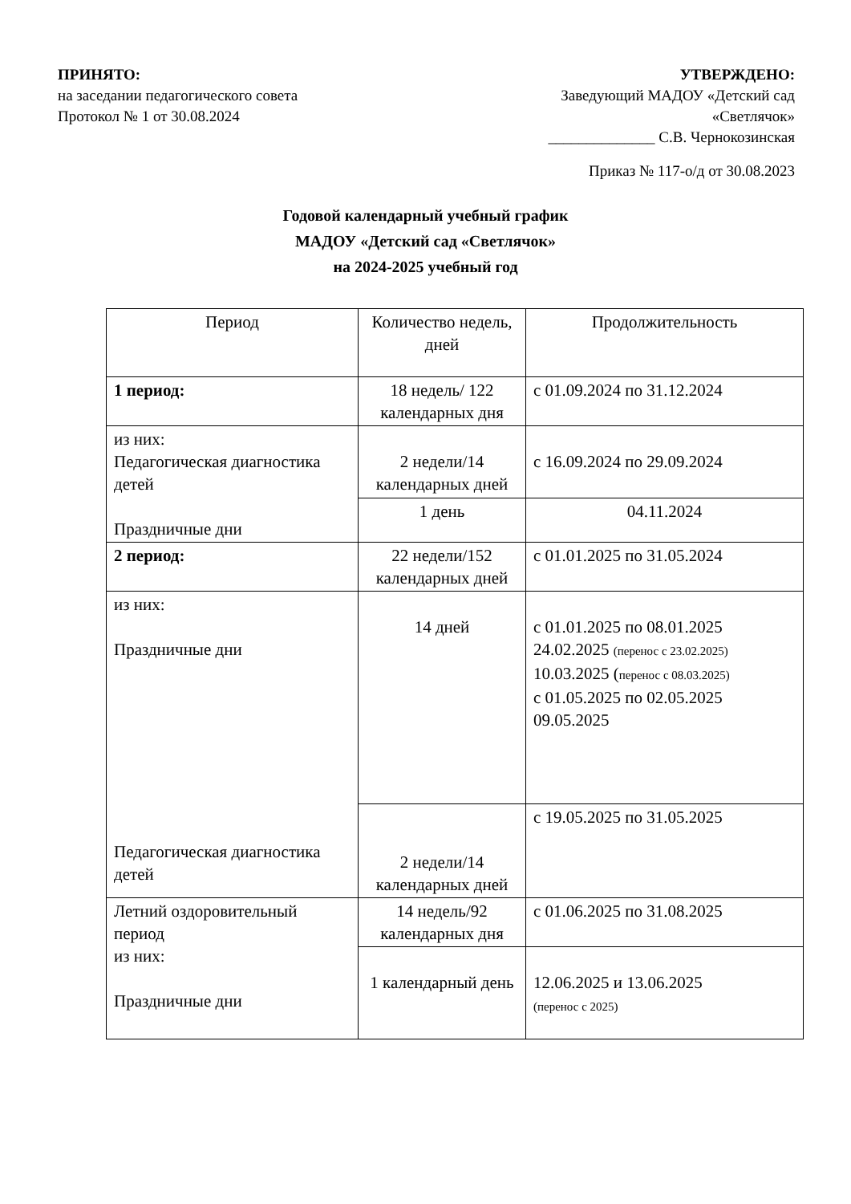ПРИНЯТО:
на заседании педагогического совета
Протокол № 1 от 30.08.2024
УТВЕРЖДЕНО:
Заведующий МАДОУ «Детский сад
«Светлячок»
______________ С.В. Чернокозинская
Приказ № 117-о/д от 30.08.2023
Годовой календарный учебный график
МАДОУ «Детский сад «Светлячок»
на 2024-2025 учебный год
| Период | Количество недель, дней | Продолжительность |
| 1 период: | 18 недель/ 122 календарных дня | с 01.09.2024 по 31.12.2024 |
| из них: Педагогическая диагностика детей Праздничные дни | 2 недели/14 календарных дней | с 16.09.2024 по 29.09.2024 |
| | 1 день | 04.11.2024 |
| 2 период: | 22 недели/152 календарных дней | с 01.01.2025 по 31.05.2024 |
| из них: Праздничные дни Педагогическая диагностика детей | 14 дней | с 01.01.2025 по 08.01.2025 24.02.2025 (перенос с 23.02.2025) 10.03.2025 ( перенос с 08.03.2025) с 01.05.2025 по 02.05.2025 09.05.2025 |
| | 2 недели/14 календарных дней | с 19.05.2025 по 31.05.2025 |
| Летний оздоровительный период из них: Праздничные дни | 14 недель/92 календарных дня | с 01.06.2025 по 31.08.2025 |
| | 1 календарный день | 12.06.2025 и 13.06.2025 (перенос с 2025) |